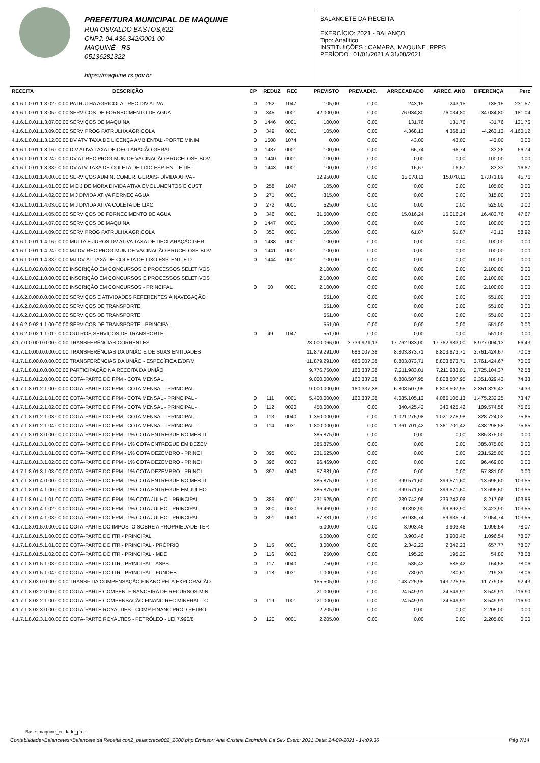PREFEITURA MUNICIPAL DE MAQUINE
RUA OSVALDO BASTOS,622
CNPJ: 94.436.342/0001-00
MAQUINÉ - RS
05136281322
https://maquine.rs.gov.br
BALANCETE DA RECEITA
EXERCÍCIO: 2021 - BALANÇO
Tipo: Analítico
INSTITUIÇÕES : CAMARA, MAQUINE, RPPS
PERÍODO : 01/01/2021 A 31/08/2021
| RECEITA | DESCRIÇÃO | CP | REDUZ | REC | PREVISTO | PREV.ADIC. | ARRECADADO | ARREC. ANO | DIFERENÇA | Perc |
| --- | --- | --- | --- | --- | --- | --- | --- | --- | --- | --- |
| 4.1.6.1.0.01.1.3.02.00.00 PATRULHA AGRICOLA - REC DIV ATIVA | | 0 | 252 | 1047 | 105,00 | 0,00 | 243,15 | 243,15 | -138,15 | 231,57 |
| 4.1.6.1.0.01.1.3.05.00.00 SERVIÇOS DE FORNECIMENTO DE AGUA | | 0 | 345 | 0001 | 42.000,00 | 0,00 | 76.034,80 | 76.034,80 | -34.034,80 | 181,04 |
| 4.1.6.1.0.01.1.3.07.00.00 SERVIÇOS DE MAQUINA | | 0 | 1446 | 0001 | 100,00 | 0,00 | 131,76 | 131,76 | -31,76 | 131,76 |
| 4.1.6.1.0.01.1.3.09.00.00 SERV PROG PATRULHA AGRICOLA | | 0 | 349 | 0001 | 105,00 | 0,00 | 4.368,13 | 4.368,13 | -4.263,13 | 4.160,12 |
| 4.1.6.1.0.01.1.3.12.00.00 DV ATV TAXA DE LICENÇA AMBIENTAL -PORTE MINIM | | 0 | 1508 | 1074 | 0,00 | 0,00 | 43,00 | 43,00 | -43,00 | 0,00 |
| 4.1.6.1.0.01.1.3.16.00.00 DIV ATIVA TAXA DE DECLARAÇÃO GERAL | | 0 | 1437 | 0001 | 100,00 | 0,00 | 66,74 | 66,74 | 33,26 | 66,74 |
| 4.1.6.1.0.01.1.3.24.00.00 DV AT REC PROG MUN DE VACINAÇÃO BRUCELOSE BOV | | 0 | 1440 | 0001 | 100,00 | 0,00 | 0,00 | 0,00 | 100,00 | 0,00 |
| 4.1.6.1.0.01.1.3.33.00.00 DV ATV TAXA DE COLETA DE LIXO ESP. ENT. E DET | | 0 | 1443 | 0001 | 100,00 | 0,00 | 16,67 | 16,67 | 83,33 | 16,67 |
| 4.1.6.1.0.01.1.4.00.00.00 SERVIÇOS ADMIN. COMER. GERAIS- DÍVIDA ATIVA - | | | | | 32.950,00 | 0,00 | 15.078,11 | 15.078,11 | 17.871,89 | 45,76 |
| 4.1.6.1.0.01.1.4.01.00.00 M E J DE MORA DIVIDA ATIVA EMOLUMENTOS E CUST | | 0 | 258 | 1047 | 105,00 | 0,00 | 0,00 | 0,00 | 105,00 | 0,00 |
| 4.1.6.1.0.01.1.4.02.00.00 M J DIVIDA ATIVA FORNEC AGUA | | 0 | 271 | 0001 | 315,00 | 0,00 | 0,00 | 0,00 | 315,00 | 0,00 |
| 4.1.6.1.0.01.1.4.03.00.00 M J DIVIDA ATIVA COLETA DE LIXO | | 0 | 272 | 0001 | 525,00 | 0,00 | 0,00 | 0,00 | 525,00 | 0,00 |
| 4.1.6.1.0.01.1.4.05.00.00 SERVIÇOS DE FORNECIMENTO DE AGUA | | 0 | 346 | 0001 | 31.500,00 | 0,00 | 15.016,24 | 15.016,24 | 16.483,76 | 47,67 |
| 4.1.6.1.0.01.1.4.07.00.00 SERVIÇOS DE MAQUINA | | 0 | 1447 | 0001 | 100,00 | 0,00 | 0,00 | 0,00 | 100,00 | 0,00 |
| 4.1.6.1.0.01.1.4.09.00.00 SERV PROG PATRULHA AGRICOLA | | 0 | 350 | 0001 | 105,00 | 0,00 | 61,87 | 61,87 | 43,13 | 58,92 |
| 4.1.6.1.0.01.1.4.16.00.00 MULTA E JUROS DV ATIVA TAXA DE DECLARAÇÃO GER | | 0 | 1438 | 0001 | 100,00 | 0,00 | 0,00 | 0,00 | 100,00 | 0,00 |
| 4.1.6.1.0.01.1.4.24.00.00 MJ DV REC PROG MUN DE VACINAÇÃO BRUCELOSE BOV | | 0 | 1441 | 0001 | 100,00 | 0,00 | 0,00 | 0,00 | 100,00 | 0,00 |
| 4.1.6.1.0.01.1.4.33.00.00 MJ DV AT TAXA DE COLETA DE LIXO ESP. ENT. E D | | 0 | 1444 | 0001 | 100,00 | 0,00 | 0,00 | 0,00 | 100,00 | 0,00 |
| 4.1.6.1.0.02.0.0.00.00.00 INSCRIÇÃO EM CONCURSOS E PROCESSOS SELETIVOS | | | | | 2.100,00 | 0,00 | 0,00 | 0,00 | 2.100,00 | 0,00 |
| 4.1.6.1.0.02.1.0.00.00.00 INSCRIÇÃO EM CONCURSOS E PROCESSOS SELETIVOS | | | | | 2.100,00 | 0,00 | 0,00 | 0,00 | 2.100,00 | 0,00 |
| 4.1.6.1.0.02.1.1.00.00.00 INSCRIÇÃO EM CONCURSOS - PRINCIPAL | | 0 | 50 | 0001 | 2.100,00 | 0,00 | 0,00 | 0,00 | 2.100,00 | 0,00 |
| 4.1.6.2.0.00.0.0.00.00.00 SERVIÇOS E ATIVIDADES REFERENTES À NAVEGAÇÃO | | | | | 551,00 | 0,00 | 0,00 | 0,00 | 551,00 | 0,00 |
| 4.1.6.2.0.02.0.0.00.00.00 SERVIÇOS DE TRANSPORTE | | | | | 551,00 | 0,00 | 0,00 | 0,00 | 551,00 | 0,00 |
| 4.1.6.2.0.02.1.0.00.00.00 SERVIÇOS DE TRANSPORTE | | | | | 551,00 | 0,00 | 0,00 | 0,00 | 551,00 | 0,00 |
| 4.1.6.2.0.02.1.1.00.00.00 SERVIÇOS DE TRANSPORTE - PRINCIPAL | | | | | 551,00 | 0,00 | 0,00 | 0,00 | 551,00 | 0,00 |
| 4.1.6.2.0.02.1.1.01.00.00 OUTROS SERVIÇOS DE TRANSPORTE | | 0 | 49 | 1047 | 551,00 | 0,00 | 0,00 | 0,00 | 551,00 | 0,00 |
| 4.1.7.0.0.00.0.0.00.00.00 TRANSFERÊNCIAS CORRENTES | | | | | 23.000.066,00 | 3.739.921,13 | 17.762.983,00 | 17.762.983,00 | 8.977.004,13 | 66,43 |
| 4.1.7.1.0.00.0.0.00.00.00 TRANSFERÊNCIAS DA UNIÃO E DE SUAS ENTIDADES | | | | | 11.879.291,00 | 686.007,38 | 8.803.873,71 | 8.803.873,71 | 3.761.424,67 | 70,06 |
| 4.1.7.1.8.00.0.0.00.00.00 TRANSFERÊNCIAS DA UNIÃO - ESPECÍFICA E/DF/M | | | | | 11.879.291,00 | 686.007,38 | 8.803.873,71 | 8.803.873,71 | 3.761.424,67 | 70,06 |
| 4.1.7.1.8.01.0.0.00.00.00 PARTICIPAÇÃO NA RECEITA DA UNIÃO | | | | | 9.776.750,00 | 160.337,38 | 7.211.983,01 | 7.211.983,01 | 2.725.104,37 | 72,58 |
| 4.1.7.1.8.01.2.0.00.00.00 COTA-PARTE DO FPM - COTA MENSAL | | | | | 9.000.000,00 | 160.337,38 | 6.808.507,95 | 6.808.507,95 | 2.351.829,43 | 74,33 |
| 4.1.7.1.8.01.2.1.00.00.00 COTA-PARTE DO FPM - COTA MENSAL - PRINCIPAL | | | | | 9.000.000,00 | 160.337,38 | 6.808.507,95 | 6.808.507,95 | 2.351.829,43 | 74,33 |
| 4.1.7.1.8.01.2.1.01.00.00 COTA-PARTE DO FPM - COTA MENSAL - PRINCIPAL - | | 0 | 111 | 0001 | 5.400.000,00 | 160.337,38 | 4.085.105,13 | 4.085.105,13 | 1.475.232,25 | 73,47 |
| 4.1.7.1.8.01.2.1.02.00.00 COTA-PARTE DO FPM - COTA MENSAL - PRINCIPAL - | | 0 | 112 | 0020 | 450.000,00 | 0,00 | 340.425,42 | 340.425,42 | 109.574,58 | 75,65 |
| 4.1.7.1.8.01.2.1.03.00.00 COTA-PARTE DO FPM - COTA MENSAL - PRINCIPAL - | | 0 | 113 | 0040 | 1.350.000,00 | 0,00 | 1.021.275,98 | 1.021.275,98 | 328.724,02 | 75,65 |
| 4.1.7.1.8.01.2.1.04.00.00 COTA-PARTE DO FPM - COTA MENSAL - PRINCIPAL - | | 0 | 114 | 0031 | 1.800.000,00 | 0,00 | 1.361.701,42 | 1.361.701,42 | 438.298,58 | 75,65 |
| 4.1.7.1.8.01.3.0.00.00.00 COTA-PARTE DO FPM - 1% COTA ENTREGUE NO MÊS D | | | | | 385.875,00 | 0,00 | 0,00 | 0,00 | 385.875,00 | 0,00 |
| 4.1.7.1.8.01.3.1.00.00.00 COTA-PARTE DO FPM - 1% COTA ENTREGUE EM DEZEM | | | | | 385.875,00 | 0,00 | 0,00 | 0,00 | 385.875,00 | 0,00 |
| 4.1.7.1.8.01.3.1.01.00.00 COTA-PARTE DO FPM - 1% COTA DEZEMBRO - PRINCI | | 0 | 395 | 0001 | 231.525,00 | 0,00 | 0,00 | 0,00 | 231.525,00 | 0,00 |
| 4.1.7.1.8.01.3.1.02.00.00 COTA-PARTE DO FPM - 1% COTA DEZEMBRO - PRINCI | | 0 | 396 | 0020 | 96.469,00 | 0,00 | 0,00 | 0,00 | 96.469,00 | 0,00 |
| 4.1.7.1.8.01.3.1.03.00.00 COTA-PARTE DO FPM - 1% COTA DEZEMBRO - PRINCI | | 0 | 397 | 0040 | 57.881,00 | 0,00 | 0,00 | 0,00 | 57.881,00 | 0,00 |
| 4.1.7.1.8.01.4.0.00.00.00 COTA-PARTE DO FPM - 1% COTA ENTREGUE NO MÊS D | | | | | 385.875,00 | 0,00 | 399.571,60 | 399.571,60 | -13.696,60 | 103,55 |
| 4.1.7.1.8.01.4.1.00.00.00 COTA-PARTE DO FPM - 1% COTA ENTREGUE EM JULHO | | | | | 385.875,00 | 0,00 | 399.571,60 | 399.571,60 | -13.696,60 | 103,55 |
| 4.1.7.1.8.01.4.1.01.00.00 COTA-PARTE DO FPM - 1% COTA JULHO - PRINCIPAL | | 0 | 389 | 0001 | 231.525,00 | 0,00 | 239.742,96 | 239.742,96 | -8.217,96 | 103,55 |
| 4.1.7.1.8.01.4.1.02.00.00 COTA-PARTE DO FPM - 1% COTA JULHO - PRINCIPAL | | 0 | 390 | 0020 | 96.469,00 | 0,00 | 99.892,90 | 99.892,90 | -3.423,90 | 103,55 |
| 4.1.7.1.8.01.4.1.03.00.00 COTA-PARTE DO FPM - 1% COTA JULHO - PRINCIPAL | | 0 | 391 | 0040 | 57.881,00 | 0,00 | 59.935,74 | 59.935,74 | -2.054,74 | 103,55 |
| 4.1.7.1.8.01.5.0.00.00.00 COTA-PARTE DO IMPOSTO SOBRE A PROPRIEDADE TER | | | | | 5.000,00 | 0,00 | 3.903,46 | 3.903,46 | 1.096,54 | 78,07 |
| 4.1.7.1.8.01.5.1.00.00.00 COTA-PARTE DO ITR - PRINCIPAL | | | | | 5.000,00 | 0,00 | 3.903,46 | 3.903,46 | 1.096,54 | 78,07 |
| 4.1.7.1.8.01.5.1.01.00.00 COTA-PARTE DO ITR - PRINCIPAL - PRÓPRIO | | 0 | 115 | 0001 | 3.000,00 | 0,00 | 2.342,23 | 2.342,23 | 657,77 | 78,07 |
| 4.1.7.1.8.01.5.1.02.00.00 COTA-PARTE DO ITR - PRINCIPAL - MDE | | 0 | 116 | 0020 | 250,00 | 0,00 | 195,20 | 195,20 | 54,80 | 78,08 |
| 4.1.7.1.8.01.5.1.03.00.00 COTA-PARTE DO ITR - PRINCIPAL - ASPS | | 0 | 117 | 0040 | 750,00 | 0,00 | 585,42 | 585,42 | 164,58 | 78,06 |
| 4.1.7.1.8.01.5.1.04.00.00 COTA-PARTE DO ITR - PRINCIPAL - FUNDEB | | 0 | 118 | 0031 | 1.000,00 | 0,00 | 780,61 | 780,61 | 219,39 | 78,06 |
| 4.1.7.1.8.02.0.0.00.00.00 TRANSF DA COMPENSAÇÃO FINANC PELA EXPLORAÇÃO | | | | | 155.505,00 | 0,00 | 143.725,95 | 143.725,95 | 11.779,05 | 92,43 |
| 4.1.7.1.8.02.2.0.00.00.00 COTA-PARTE COMPEN. FINANCEIRA DE RECURSOS MIN | | | | | 21.000,00 | 0,00 | 24.549,91 | 24.549,91 | -3.549,91 | 116,90 |
| 4.1.7.1.8.02.2.1.00.00.00 COTA-PARTE COMPENSAÇÃO FINANC REC MINERAL - C | | 0 | 119 | 1001 | 21.000,00 | 0,00 | 24.549,91 | 24.549,91 | -3.549,91 | 116,90 |
| 4.1.7.1.8.02.3.0.00.00.00 COTA-PARTE ROYALTIES - COMP FINANC PROD PETRÓ | | | | | 2.205,00 | 0,00 | 0,00 | 0,00 | 2.205,00 | 0,00 |
| 4.1.7.1.8.02.3.1.00.00.00 COTA-PARTE ROYALTIES - PETRÓLEO - LEI 7.990/8 | | 0 | 120 | 0001 | 2.205,00 | 0,00 | 0,00 | 0,00 | 2.205,00 | 0,00 |
Base: maquine_ecidade_prod
Contabilidade>Balancetes>Balancete da Receita con2_balancrece002_2008.php Emissor: Ana Cristina Espindola Da Silv Exerc: 2021 Data: 24-09-2021 - 14:09:36 Pág 7/14